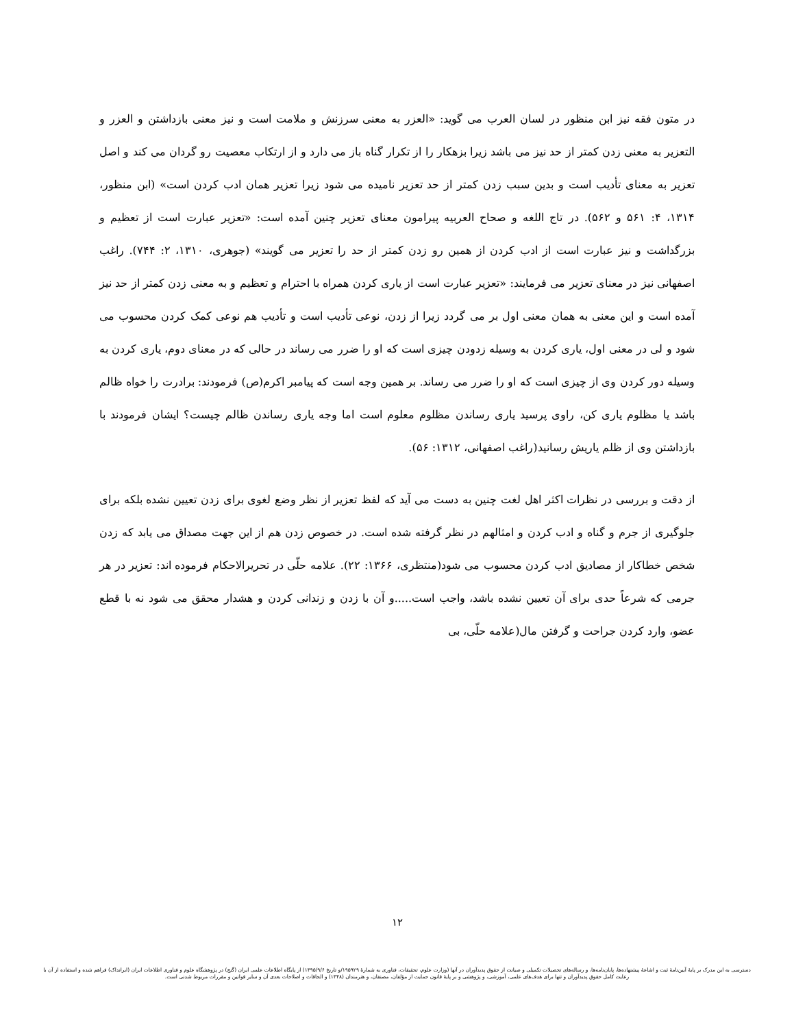در متون فقه نیز ابن منظور در لسان العرب می گوید: «العزر به معنی سرزنش و ملامت است و نیز معنی بازداشتن و العزر و التعزیر به معنی زدن کمتر از حد نیز می باشد زیرا بزهکار را از تکرار گناه باز می دارد و از ارتکاب معصیت رو گردان می کند و اصل تعزیر به معنای تأدیب است و بدین سبب زدن کمتر از حد تعزیر نامیده می شود زیرا تعزیر همان ادب کردن است» (ابن منظور، ۱۳۱۴، ۴: ۵۶۱ و ۵۶۲). در تاج اللغه و صحاح العربیه پیرامون معنای تعزیر چنین آمده است: «تعزیر عبارت است از تعظیم و بزرگداشت و نیز عبارت است از ادب کردن از همین رو زدن کمتر از حد را تعزیر می گویند» (جوهری، ۱۳۱۰، ۲: ۷۴۴). راغب اصفهانی نیز در معنای تعزیر می فرمایند: «تعزیر عبارت است از یاری کردن همراه با احترام و تعظیم و به معنی زدن کمتر از حد نیز آمده است و این معنی به همان معنی اول بر می گردد زیرا از زدن، نوعی تأدیب است و تأدیب هم نوعی کمک کردن محسوب می شود و لی در معنی اول، یاری کردن به وسیله زدودن چیزی است که او را ضرر می رساند در حالی که در معنای دوم، یاری کردن به وسیله دور کردن وی از چیزی است که او را ضرر می رساند. بر همین وجه است که پیامبر اکرم(ص) فرمودند: برادرت را خواه ظالم باشد یا مظلوم یاری کن، راوی پرسید یاری رساندن مظلوم معلوم است اما وجه یاری رساندن ظالم چیست؟ ایشان فرمودند با بازداشتن وی از ظلم یاریش رسانید(راغب اصفهانی، ۱۳۱۲: ۵۶).
از دقت و بررسی در نظرات اکثر اهل لغت چنین به دست می آید که لفظ تعزیر از نظر وضع لغوی برای زدن تعیین نشده بلکه برای جلوگیری از جرم و گناه و ادب کردن و امثالهم در نظر گرفته شده است. در خصوص زدن هم از این جهت مصداق می یابد که زدن شخص خطاکار از مصادیق ادب کردن محسوب می شود(منتظری، ۱۳۶۶: ۲۲). علامه حلّی در تحریرالاحکام فرموده اند: تعزیر در هر جرمی که شرعاً حدی برای آن تعیین نشده باشد، واجب است.....و آن با زدن و زندانی کردن و هشدار محقق می شود نه با قطع عضو، وارد کردن جراحت و گرفتن مال(علامه حلّی، بی
۱۲
دسترسی به این مدرک بر پایهٔ آیین‌نامهٔ ثبت و اشاعهٔ پیشنهاده‌ها، پایان‌نامه‌ها، و رساله‌های تحصیلات تکمیلی و صیانت از حقوق پدیدآوران در آنها (وزارت علوم، تحقیقات، فناوری به شمارهٔ ۱۹۵۹۲۹/و تاریخ ۱۳۹۵/۹/۶) از پایگاه اطلاعات علمی ایران (گنج) در پژوهشگاه علوم و فناوری اطلاعات ایران (ایرانداک) فراهم شده و استفاده از آن با رعایت کامل حقوق پدیدآوران و تنها برای هدف‌های علمی، آموزشی، و پژوهشی و بر پایهٔ قانون حمایت از مؤلفان، مصنفان، و هنرمندان (۱۳۴۸) و الحاقات و اصلاحات بعدی آن و سایر قوانین و مقررات مربوط شدنی است.